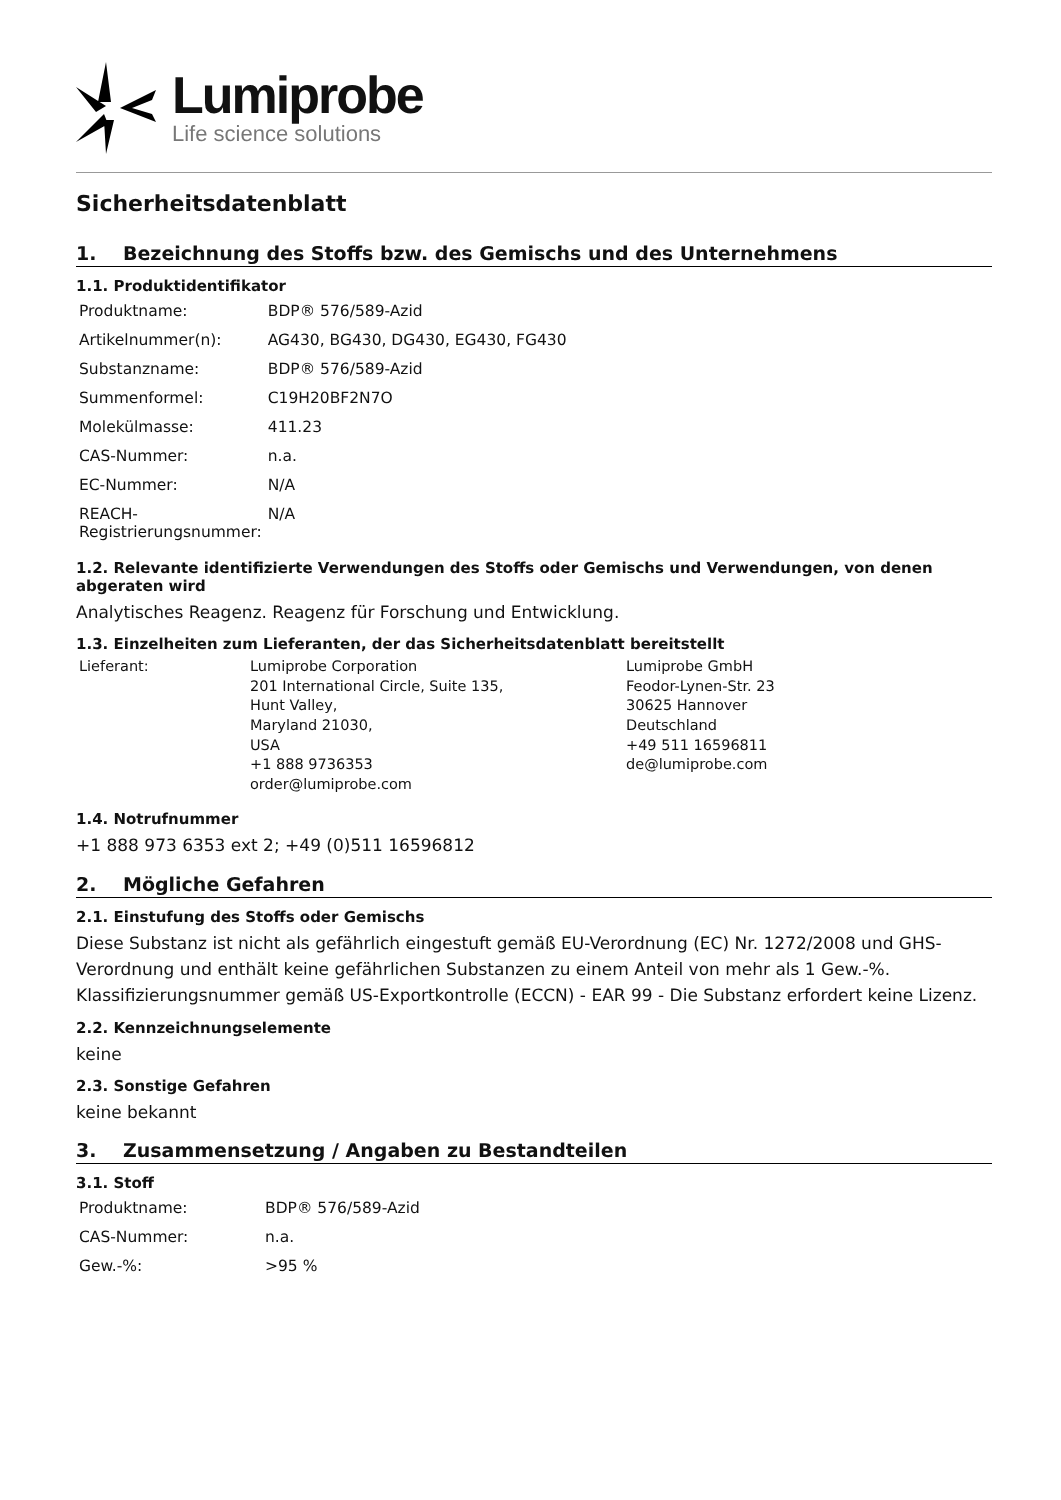Lumiprobe
Life science solutions
Sicherheitsdatenblatt
1. Bezeichnung des Stoffs bzw. des Gemischs und des Unternehmens
1.1. Produktidentifikator
| Produktname: | BDP® 576/589-Azid |
| Artikelnummer(n): | AG430, BG430, DG430, EG430, FG430 |
| Substanzname: | BDP® 576/589-Azid |
| Summenformel: | C19H20BF2N7O |
| Molekülmasse: | 411.23 |
| CAS-Nummer: | n.a. |
| EC-Nummer: | N/A |
| REACH-Registrierungsnummer: | N/A |
1.2. Relevante identifizierte Verwendungen des Stoffs oder Gemischs und Verwendungen, von denen abgeraten wird
Analytisches Reagenz. Reagenz für Forschung und Entwicklung.
1.3. Einzelheiten zum Lieferanten, der das Sicherheitsdatenblatt bereitstellt
| Lieferant: | Lumiprobe Corporation 201 International Circle, Suite 135, Hunt Valley, Maryland 21030, USA +1 888 9736353 order@lumiprobe.com | Lumiprobe GmbH Feodor-Lynen-Str. 23 30625 Hannover Deutschland +49 511 16596811 de@lumiprobe.com |
1.4. Notrufnummer
+1 888 973 6353 ext 2; +49 (0)511 16596812
2. Mögliche Gefahren
2.1. Einstufung des Stoffs oder Gemischs
Diese Substanz ist nicht als gefährlich eingestuft gemäß EU-Verordnung (EC) Nr. 1272/2008 und GHS-Verordnung und enthält keine gefährlichen Substanzen zu einem Anteil von mehr als 1 Gew.-%. Klassifizierungsnummer gemäß US-Exportkontrolle (ECCN) - EAR 99 - Die Substanz erfordert keine Lizenz.
2.2. Kennzeichnungselemente
keine
2.3. Sonstige Gefahren
keine bekannt
3. Zusammensetzung / Angaben zu Bestandteilen
3.1. Stoff
| Produktname: | BDP® 576/589-Azid |
| CAS-Nummer: | n.a. |
| Gew.-%: | >95 % |